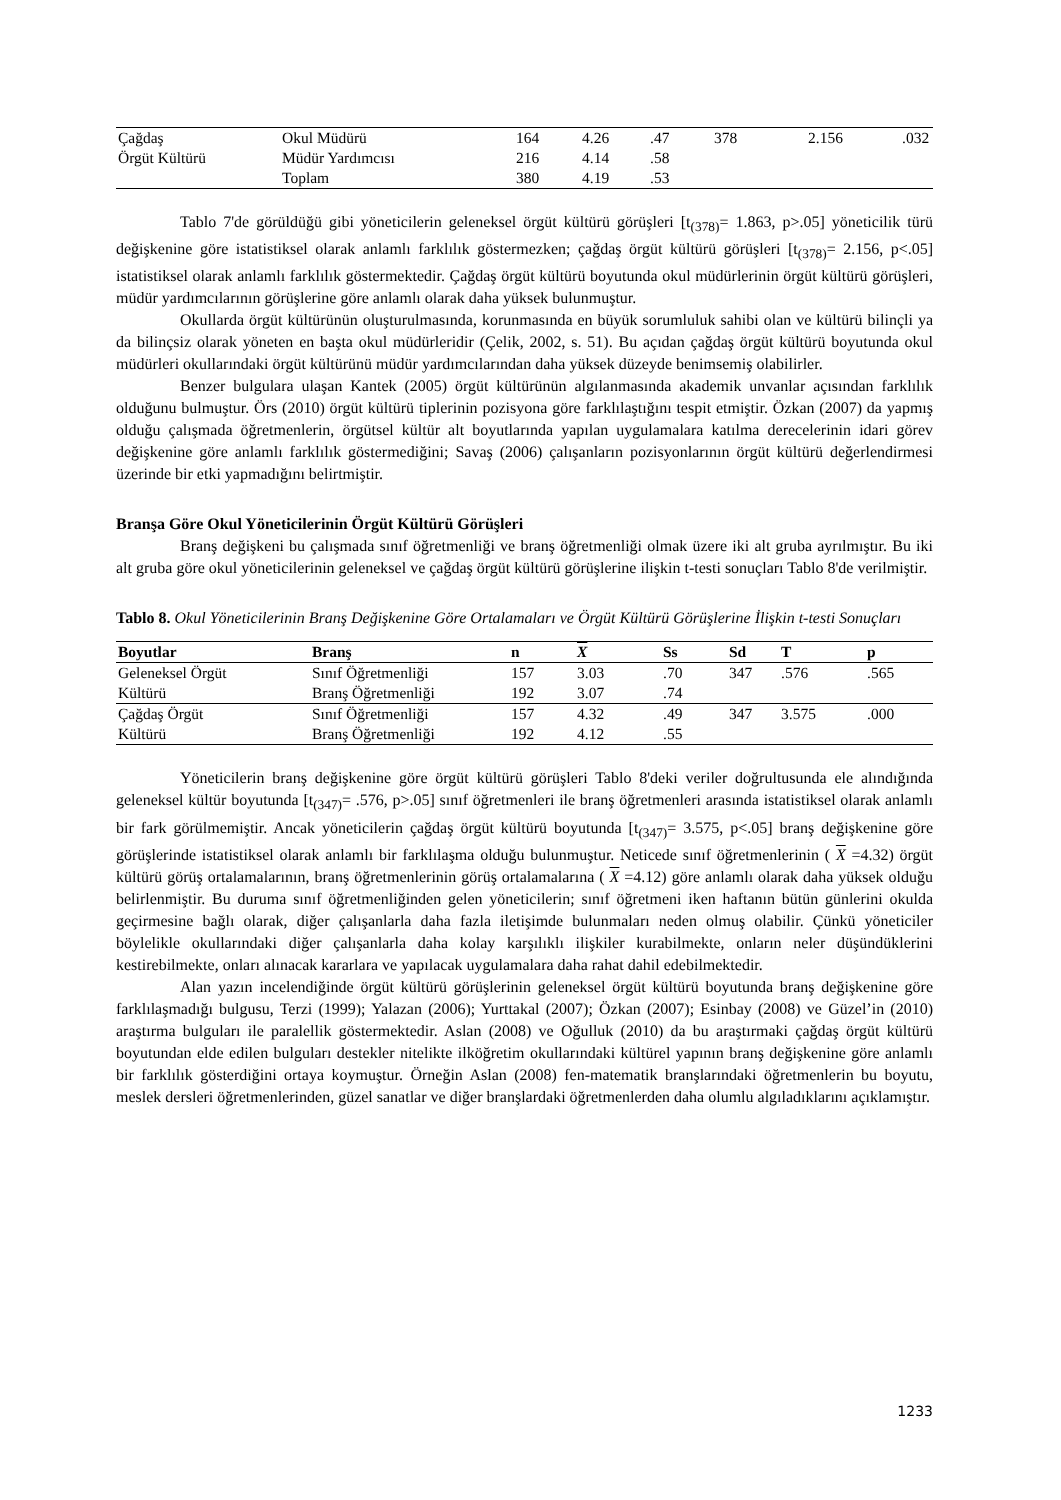| Çağdaş | Okul Müdürü | 164 | 4.26 | .47 | 378 | 2.156 | .032 |
| Örgüt Kültürü | Müdür Yardımcısı | 216 | 4.14 | .58 | | | |
| | Toplam | 380 | 4.19 | .53 | | | |
Tablo 7'de görüldüğü gibi yöneticilerin geleneksel örgüt kültürü görüşleri [t<sub>(378)</sub>= 1.863, p>.05] yöneticilik türü değişkenine göre istatistiksel olarak anlamlı farklılık göstermezken; çağdaş örgüt kültürü görüşleri [t<sub>(378)</sub>= 2.156, p<.05] istatistiksel olarak anlamlı farklılık göstermektedir. Çağdaş örgüt kültürü boyutunda okul müdürlerinin örgüt kültürü görüşleri, müdür yardımcılarının görüşlerine göre anlamlı olarak daha yüksek bulunmuştur.
Okullarda örgüt kültürünün oluşturulmasında, korunmasında en büyük sorumluluk sahibi olan ve kültürü bilinçli ya da bilinçsiz olarak yöneten en başta okul müdürleridir (Çelik, 2002, s. 51). Bu açıdan çağdaş örgüt kültürü boyutunda okul müdürleri okullarındaki örgüt kültürünü müdür yardımcılarından daha yüksek düzeyde benimsemiş olabilirler.
Benzer bulgulara ulaşan Kantek (2005) örgüt kültürünün algılanmasında akademik unvanlar açısından farklılık olduğunu bulmuştur. Örs (2010) örgüt kültürü tiplerinin pozisyona göre farklılaştığını tespit etmiştir. Özkan (2007) da yapmış olduğu çalışmada öğretmenlerin, örgütsel kültür alt boyutlarında yapılan uygulamalara katılma derecelerinin idari görev değişkenine göre anlamlı farklılık göstermediğini; Savaş (2006) çalışanların pozisyonlarının örgüt kültürü değerlendirmesi üzerinde bir etki yapmadığını belirtmiştir.
Branşa Göre Okul Yöneticilerinin Örgüt Kültürü Görüşleri
Branş değişkeni bu çalışmada sınıf öğretmenliği ve branş öğretmenliği olmak üzere iki alt gruba ayrılmıştır. Bu iki alt gruba göre okul yöneticilerinin geleneksel ve çağdaş örgüt kültürü görüşlerine ilişkin t-testi sonuçları Tablo 8'de verilmiştir.
Tablo 8. Okul Yöneticilerinin Branş Değişkenine Göre Ortalamaları ve Örgüt Kültürü Görüşlerine İlişkin t-testi Sonuçları
| Boyutlar | Branş | n | X | Ss | Sd | T | p |
| --- | --- | --- | --- | --- | --- | --- | --- |
| Geleneksel Örgüt | Sınıf Öğretmenliği | 157 | 3.03 | .70 | 347 | .576 | .565 |
| Kültürü | Branş Öğretmenliği | 192 | 3.07 | .74 | | | |
| Çağdaş Örgüt | Sınıf Öğretmenliği | 157 | 4.32 | .49 | 347 | 3.575 | .000 |
| Kültürü | Branş Öğretmenliği | 192 | 4.12 | .55 | | | |
Yöneticilerin branş değişkenine göre örgüt kültürü görüşleri Tablo 8'deki veriler doğrultusunda ele alındığında geleneksel kültür boyutunda [t<sub>(347)</sub>= .576, p>.05] sınıf öğretmenleri ile branş öğretmenleri arasında istatistiksel olarak anlamlı bir fark görülmemiştir. Ancak yöneticilerin çağdaş örgüt kültürü boyutunda [t<sub>(347)</sub>= 3.575, p<.05] branş değişkenine göre görüşlerinde istatistiksel olarak anlamlı bir farklılaşma olduğu bulunmuştur. Neticede sınıf öğretmenlerinin ( X =4.32) örgüt kültürü görüş ortalamalarının, branş öğretmenlerinin görüş ortalamalarına ( X =4.12) göre anlamlı olarak daha yüksek olduğu belirlenmiştir. Bu duruma sınıf öğretmenliğinden gelen yöneticilerin; sınıf öğretmeni iken haftanın bütün günlerini okulda geçirmesine bağlı olarak, diğer çalışanlarla daha fazla iletişimde bulunmaları neden olmuş olabilir. Çünkü yöneticiler böylelikle okullarındaki diğer çalışanlarla daha kolay karşılıklı ilişkiler kurabilmekte, onların neler düşündüklerini kestirebilmekte, onları alınacak kararlara ve yapılacak uygulamalara daha rahat dahil edebilmektedir.
Alan yazın incelendiğinde örgüt kültürü görüşlerinin geleneksel örgüt kültürü boyutunda branş değişkenine göre farklılaşmadığı bulgusu, Terzi (1999); Yalazan (2006); Yurttakal (2007); Özkan (2007); Esinbay (2008) ve Güzel’in (2010) araştırma bulguları ile paralellik göstermektedir. Aslan (2008) ve Oğulluk (2010) da bu araştırmaki çağdaş örgüt kültürü boyutundan elde edilen bulguları destekler nitelikte ilköğretim okullarındaki kültürel yapının branş değişkenine göre anlamlı bir farklılık gösterdiğini ortaya koymuştur. Örneğin Aslan (2008) fen-matematik branşlarındaki öğretmenlerin bu boyutu, meslek dersleri öğretmenlerinden, güzel sanatlar ve diğer branşlardaki öğretmenlerden daha olumlu algıladıklarını açıklamıştır.
1233